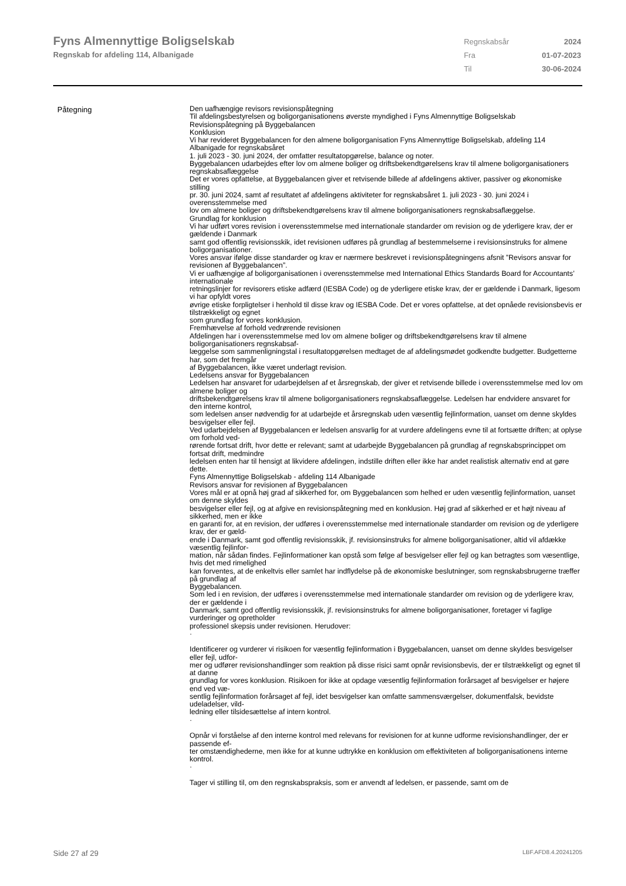Fyns Almennyttige Boligselskab
Regnskab for afdeling 114, Albanigade
| Regnskabsår | 2024 |
| Fra | 01-07-2023 |
| Til | 30-06-2024 |
Påtegning
Den uafhængige revisors revisionspåtegning
Til afdelingsbestyrelsen og boligorganisationens øverste myndighed i Fyns Almennyttige Boligselskab
Revisionspåtegning på Byggebalancen
Konklusion
Vi har revideret Byggebalancen for den almene boligorganisation Fyns Almennyttige Boligselskab, afdeling 114 Albanigade for regnskabsåret
1. juli 2023 - 30. juni 2024, der omfatter resultatopgørelse, balance og noter.
Byggebalancen udarbejdes efter lov om almene boliger og driftsbekendtgørelsens krav til almene boligorganisationers regnskabsaflæggelse
Det er vores opfattelse, at Byggebalancen giver et retvisende billede af afdelingens aktiver, passiver og økonomiske stilling
pr. 30. juni 2024, samt af resultatet af afdelingens aktiviteter for regnskabsåret 1. juli 2023 - 30. juni 2024 i overensstemmelse med
lov om almene boliger og driftsbekendtgørelsens krav til almene boligorganisationers regnskabsaflæggelse.
Grundlag for konklusion
Vi har udført vores revision i overensstemmelse med internationale standarder om revision og de yderligere krav, der er gældende i Danmark
samt god offentlig revisionsskik, idet revisionen udføres på grundlag af bestemmelserne i revisionsinstruks for almene boligorganisationer.
Vores ansvar ifølge disse standarder og krav er nærmere beskrevet i revisionspåtegningens afsnit ”Revisors ansvar for revisionen af Byggebalancen”.
Vi er uafhængige af boligorganisationen i overensstemmelse med International Ethics Standards Board for Accountants’ internationale
retningslinjer for revisorers etiske adfærd (IESBA Code) og de yderligere etiske krav, der er gældende i Danmark, ligesom vi har opfyldt vores
øvrige etiske forpligtelser i henhold til disse krav og IESBA Code. Det er vores opfattelse, at det opnåede revisionsbevis er tilstrækkeligt og egnet
som grundlag for vores konklusion.
Fremhævelse af forhold vedrørende revisionen
Afdelingen har i overensstemmelse med lov om almene boliger og driftsbekendtgørelsens krav til almene boligorganisationers regnskabsaf-
læggelse som sammenligningstal i resultatopgørelsen medtaget de af afdelingsmødet godkendte budgetter. Budgetterne har, som det fremgår
af Byggebalancen, ikke været underlagt revision.
Ledelsens ansvar for Byggebalancen
Ledelsen har ansvaret for udarbejdelsen af et årsregnskab, der giver et retvisende billede i overensstemmelse med lov om almene boliger og
driftsbekendtgørelsens krav til almene boligorganisationers regnskabsaflæggelse. Ledelsen har endvidere ansvaret for den interne kontrol,
som ledelsen anser nødvendig for at udarbejde et årsregnskab uden væsentlig fejlinformation, uanset om denne skyldes besvigelser eller fejl.
Ved udarbejdelsen af Byggebalancen er ledelsen ansvarlig for at vurdere afdelingens evne til at fortsætte driften; at oplyse om forhold ved-
rørende fortsat drift, hvor dette er relevant; samt at udarbejde Byggebalancen på grundlag af regnskabsprincippet om fortsat drift, medmindre
ledelsen enten har til hensigt at likvidere afdelingen, indstille driften eller ikke har andet realistisk alternativ end at gøre dette.
Fyns Almennyttige Boligselskab - afdeling 114 Albanigade
Revisors ansvar for revisionen af Byggebalancen
Vores mål er at opnå høj grad af sikkerhed for, om Byggebalancen som helhed er uden væsentlig fejlinformation, uanset om denne skyldes
besvigelser eller fejl, og at afgive en revisionspåtegning med en konklusion. Høj grad af sikkerhed er et højt niveau af sikkerhed, men er ikke
en garanti for, at en revision, der udføres i overensstemmelse med internationale standarder om revision og de yderligere krav, der er gæld-
ende i Danmark, samt god offentlig revisionsskik, jf. revisionsinstruks for almene boligorganisationer, altid vil afdække væsentlig fejlinfor-
mation, når sådan findes. Fejlinformationer kan opstå som følge af besvigelser eller fejl og kan betragtes som væsentlige, hvis det med rimelighed
kan forventes, at de enkeltvis eller samlet har indflydelse på de økonomiske beslutninger, som regnskabsbrugerne træffer på grundlag af
Byggebalancen.
Som led i en revision, der udføres i overensstemmelse med internationale standarder om revision og de yderligere krav, der er gældende i
Danmark, samt god offentlig revisionsskik, jf. revisionsinstruks for almene boligorganisationer, foretager vi faglige vurderinger og opretholder
professionel skepsis under revisionen. Herudover:
·
Identificerer og vurderer vi risikoen for væsentlig fejlinformation i Byggebalancen, uanset om denne skyldes besvigelser eller fejl, udfor-
mer og udfører revisionshandlinger som reaktion på disse risici samt opnår revisionsbevis, der er tilstrækkeligt og egnet til at danne
grundlag for vores konklusion. Risikoen for ikke at opdage væsentlig fejlinformation forårsaget af besvigelser er højere end ved væ-
sentlig fejlinformation forårsaget af fejl, idet besvigelser kan omfatte sammensværgelser, dokumentfalsk, bevidste udeladelser, vild-
ledning eller tilsidesættelse af intern kontrol.
·
Opnår vi forståelse af den interne kontrol med relevans for revisionen for at kunne udforme revisionshandlinger, der er passende ef-
ter omstændighederne, men ikke for at kunne udtrykke en konklusion om effektiviteten af boligorganisationens interne kontrol.
·
Tager vi stilling til, om den regnskabspraksis, som er anvendt af ledelsen, er passende, samt om de
Side 27 af 29 LBF.AFD8.4.20241205